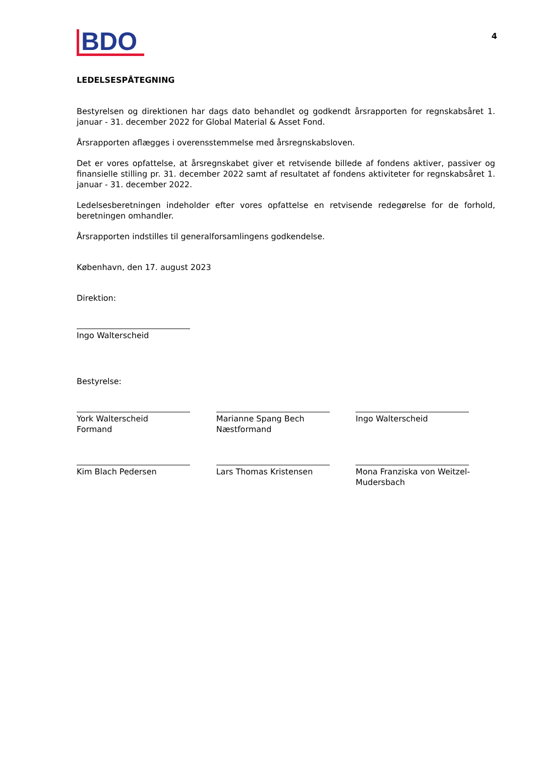BDO
4
LEDELSESPÅTEGNING
Bestyrelsen og direktionen har dags dato behandlet og godkendt årsrapporten for regnskabsåret 1. januar - 31. december 2022 for Global Material & Asset Fond.
Årsrapporten aflægges i overensstemmelse med årsregnskabsloven.
Det er vores opfattelse, at årsregnskabet giver et retvisende billede af fondens aktiver, passiver og finansielle stilling pr. 31. december 2022 samt af resultatet af fondens aktiviteter for regnskabsåret 1. januar - 31. december 2022.
Ledelsesberetningen indeholder efter vores opfattelse en retvisende redegørelse for de forhold, beretningen omhandler.
Årsrapporten indstilles til generalforsamlingens godkendelse.
København, den 17. august 2023
Direktion:
Ingo Walterscheid
Bestyrelse:
York Walterscheid
Formand
Marianne Spang Bech
Næstformand
Ingo Walterscheid
Kim Blach Pedersen Lars Thomas Kristensen Mona Franziska von Weitzel-Mudersbach